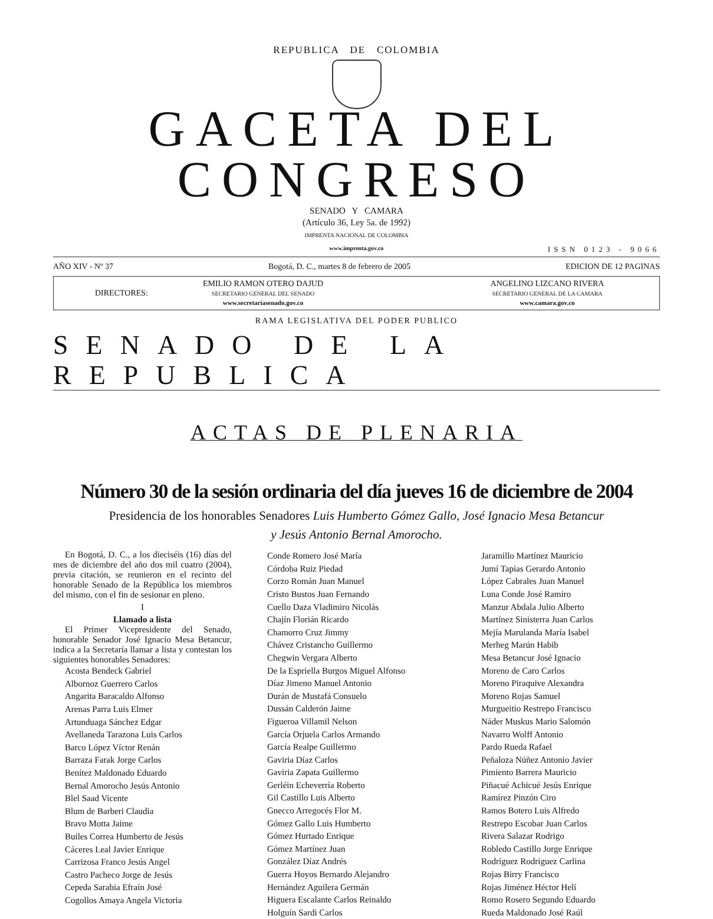REPUBLICA DE COLOMBIA
GACETA DEL CONGRESO
SENADO Y CAMARA
(Artículo 36, Ley 5a. de 1992)
IMPRENTA NACIONAL DE COLOMBIA
www.imprenta.gov.co
ISSN 0123 - 9066
AÑO XIV - Nº 37 Bogotá, D. C., martes 8 de febrero de 2005 EDICION DE 12 PAGINAS
DIRECTORES:
EMILIO RAMON OTERO DAJUD
SECRETARIO GENERAL DEL SENADO
www.secretariasenado.gov.co
ANGELINO LIZCANO RIVERA
SECRETARIO GENERAL DE LA CAMARA
www.camara.gov.co
RAMA LEGISLATIVA DEL PODER PUBLICO
SENADO DE LA REPUBLICA
ACTAS DE PLENARIA
Número 30 de la sesión ordinaria del día jueves 16 de diciembre de 2004
Presidencia de los honorables Senadores Luis Humberto Gómez Gallo, José Ignacio Mesa Betancur
y Jesús Antonio Bernal Amorocho.
En Bogotá, D. C., a los dieciséis (16) días del mes de diciembre del año dos mil cuatro (2004), previa citación, se reunieron en el recinto del honorable Senado de la República los miembros del mismo, con el fin de sesionar en pleno.
I
Llamado a lista
El Primer Vicepresidente del Senado, honorable Senador José Ignacio Mesa Betancur, indica a la Secretaría llamar a lista y contestan los siguientes honorables Senadores:
Acosta Bendeck Gabriel
Albornoz Guerrero Carlos
Angarita Baracaldo Alfonso
Arenas Parra Luis Elmer
Artunduaga Sánchez Edgar
Avellaneda Tarazona Luis Carlos
Barco López Víctor Renán
Barraza Farak Jorge Carlos
Benítez Maldonado Eduardo
Bernal Amorocho Jesús Antonio
Blel Saad Vicente
Blum de Barberi Claudia
Bravo Motta Jaime
Builes Correa Humberto de Jesús
Cáceres Leal Javier Enrique
Carrizosa Franco Jesús Angel
Castro Pacheco Jorge de Jesús
Cepeda Sarabia Efraín José
Cogollos Amaya Angela Victoria
Conde Romero José María
Córdoba Ruiz Piedad
Corzo Román Juan Manuel
Cristo Bustos Juan Fernando
Cuello Daza Vladimiro Nicolás
Chajín Florián Ricardo
Chamorro Cruz Jimmy
Chávez Cristancho Guillermo
Chegwin Vergara Alberto
De la Espriella Burgos Miguel Alfonso
Díaz Jimeno Manuel Antonio
Durán de Mustafá Consuelo
Dussán Calderón Jaime
Figueroa Villamil Nelson
García Orjuela Carlos Armando
García Realpe Guillermo
Gaviria Díaz Carlos
Gaviria Zapata Guillermo
Gerléin Echeverría Roberto
Gil Castillo Luis Alberto
Gnecco Arregocés Flor M.
Gómez Gallo Luis Humberto
Gómez Hurtado Enrique
Gómez Martínez Juan
González Díaz Andrés
Guerra Hoyos Bernardo Alejandro
Hernández Aguilera Germán
Higuera Escalante Carlos Reinaldo
Holguín Sardi Carlos
Jaramillo Martínez Mauricio
Jumí Tapias Gerardo Antonio
López Cabrales Juan Manuel
Luna Conde José Ramiro
Manzur Abdala Julio Alberto
Martínez Sinisterra Juan Carlos
Mejía Marulanda María Isabel
Merheg Marún Habib
Mesa Betancur José Ignacio
Moreno de Caro Carlos
Moreno Piraquive Alexandra
Moreno Rojas Samuel
Murgueitio Restrepo Francisco
Náder Muskus Mario Salomón
Navarro Wolff Antonio
Pardo Rueda Rafael
Peñaloza Núñez Antonio Javier
Pimiento Barrera Mauricio
Piñacué Achicué Jesús Enrique
Ramírez Pinzón Ciro
Ramos Botero Luis Alfredo
Restrepo Escobar Juan Carlos
Rivera Salazar Rodrigo
Robledo Castillo Jorge Enrique
Rodríguez Rodríguez Carlina
Rojas Birry Francisco
Rojas Jiménez Héctor Helí
Romo Rosero Segundo Eduardo
Rueda Maldonado José Raúl